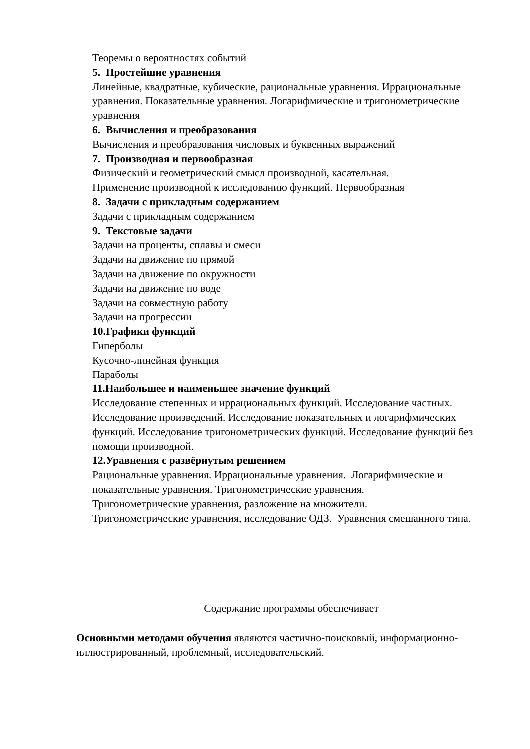Теоремы о вероятностях событий
5. Простейшие уравнения
Линейные, квадратные, кубические, рациональные уравнения. Иррациональные уравнения. Показательные уравнения. Логарифмические и тригонометрические уравнения
6. Вычисления и преобразования
Вычисления и преобразования числовых и буквенных выражений
7. Производная и первообразная
Физический и геометрический смысл производной, касательная.
Применение производной к исследованию функций. Первообразная
8. Задачи с прикладным содержанием
Задачи с прикладным содержанием
9. Текстовые задачи
Задачи на проценты, сплавы и смеси
Задачи на движение по прямой
Задачи на движение по окружности
Задачи на движение по воде
Задачи на совместную работу
Задачи на прогрессии
10.Графики функций
Гиперболы
Кусочно-линейная функция
Параболы
11.Наибольшее и наименьшее значение функций
Исследование степенных и иррациональных функций. Исследование частных. Исследование произведений. Исследование показательных и логарифмических функций. Исследование тригонометрических функций. Исследование функций без помощи производной.
12.Уравнения с развёрнутым решением
Рациональные уравнения. Иррациональные уравнения. Логарифмические и показательные уравнения. Тригонометрические уравнения.
Тригонометрические уравнения, разложение на множители.
Тригонометрические уравнения, исследование ОДЗ. Уравнения смешанного типа.
Содержание программы обеспечивает
Основными методами обучения являются частично-поисковый, информационно-иллюстрированный, проблемный, исследовательский.